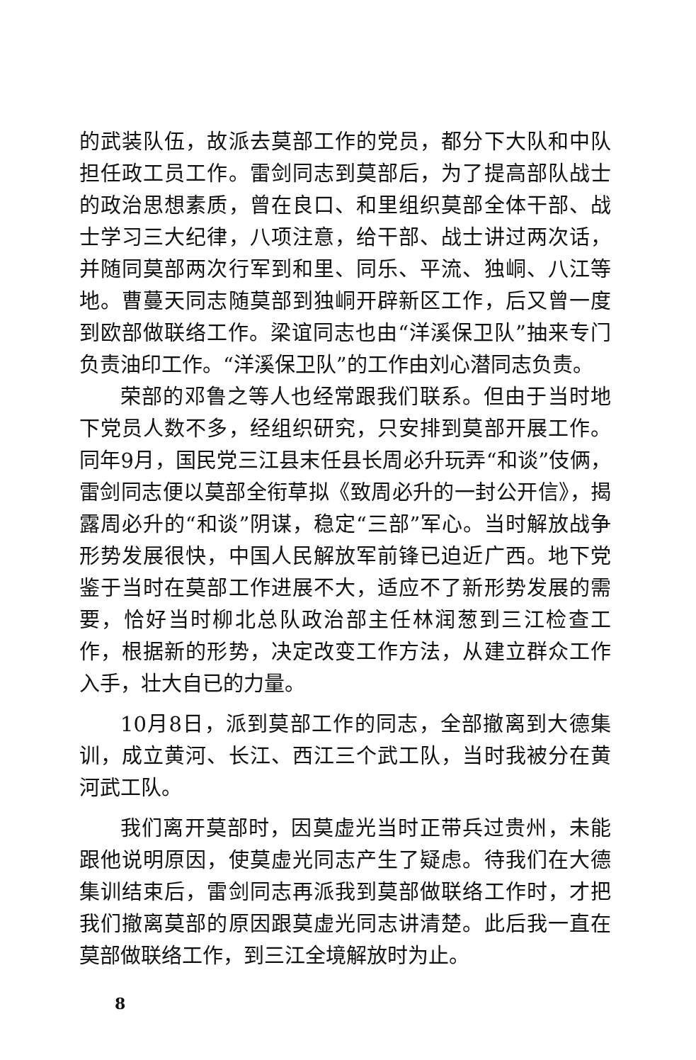的武装队伍，故派去莫部工作的党员，都分下大队和中队担任政工员工作。雷剑同志到莫部后，为了提高部队战士的政治思想素质，曾在良口、和里组织莫部全体干部、战士学习三大纪律，八项注意，给干部、战士讲过两次话，并随同莫部两次行军到和里、同乐、平流、独峒、八江等地。曹蔓天同志随莫部到独峒开辟新区工作，后又曾一度到欧部做联络工作。梁谊同志也由“洋溪保卫队”抽来专门负责油印工作。“洋溪保卫队”的工作由刘心潜同志负责。
荣部的邓鲁之等人也经常跟我们联系。但由于当时地下党员人数不多，经组织研究，只安排到莫部开展工作。同年9月，国民党三江县末任县长周必升玩弄“和谈”伎俩，雷剑同志便以莫部全衔草拟《致周必升的一封公开信》，揭露周必升的“和谈”阴谋，稳定“三部”军心。当时解放战争形势发展很快，中国人民解放军前锋已迫近广西。地下党鉴于当时在莫部工作进展不大，适应不了新形势发展的需要，恰好当时柳北总队政治部主任林润葱到三江检查工作，根据新的形势，决定改变工作方法，从建立群众工作入手，壮大自已的力量。
10月8日，派到莫部工作的同志，全部撤离到大德集训，成立黄河、长江、西江三个武工队，当时我被分在黄河武工队。
我们离开莫部时，因莫虚光当时正带兵过贵州，未能跟他说明原因，使莫虚光同志产生了疑虑。待我们在大德集训结束后，雷剑同志再派我到莫部做联络工作时，才把我们撤离莫部的原因跟莫虚光同志讲清楚。此后我一直在莫部做联络工作，到三江全境解放时为止。
8